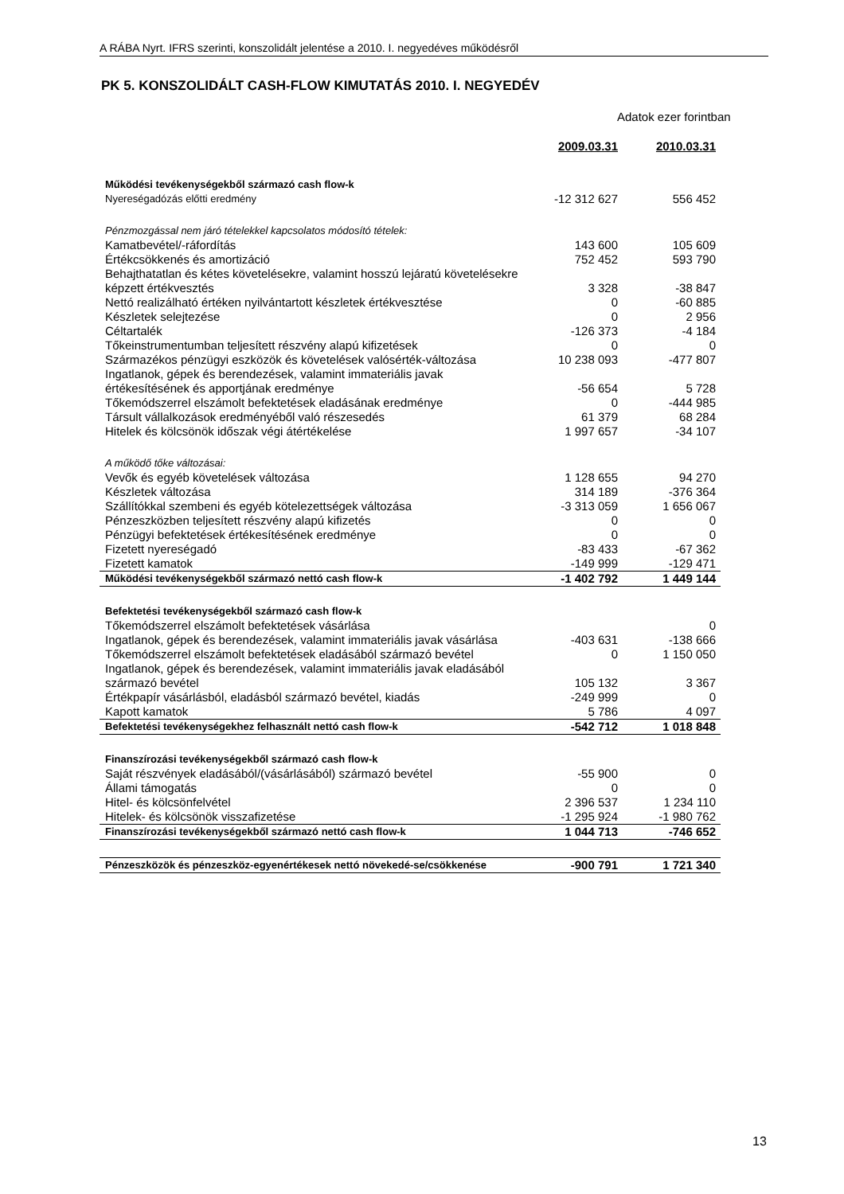A RÁBA Nyrt. IFRS szerinti, konszolidált jelentése a 2010. I. negyedéves működésről
PK 5. KONSZOLIDÁLT CASH-FLOW KIMUTATÁS 2010. I. NEGYEDÉV
Adatok ezer forintban
| | 2009.03.31 | 2010.03.31 |
| Működési tevékenységekből származó cash flow-k | | |
| Nyereségadózás előtti eredmény | -12 312 627 | 556 452 |
| Pénzmozgással nem járó tételekkel kapcsolatos módosító tételek: | | |
| Kamatbevétel/-ráfordítás | 143 600 | 105 609 |
| Értékcsökkenés és amortizáció | 752 452 | 593 790 |
| Behajthatatlan és kétes követelésekre, valamint hosszú lejáratú követelésekre képzett értékvesztés | 3 328 | -38 847 |
| Nettó realizálható értéken nyilvántartott készletek értékvesztése | 0 | -60 885 |
| Készletek selejtezése | 0 | 2 956 |
| Céltartalék | -126 373 | -4 184 |
| Tőkeinstrumentumban teljesített részvény alapú kifizetések | 0 | 0 |
| Származékos pénzügyi eszközök és követelések valósérték-változása | 10 238 093 | -477 807 |
| Ingatlanok, gépek és berendezések, valamint immateriális javak értékesítésének és apportjának eredménye | -56 654 | 5 728 |
| Tőkemódszerrel elszámolt befektetések eladásának eredménye | 0 | -444 985 |
| Társult vállalkozások eredményéből való részesedés | 61 379 | 68 284 |
| Hitelek és kölcsönök időszak végi átértékelése | 1 997 657 | -34 107 |
| A működő tőke változásai: | | |
| Vevők és egyéb követelések változása | 1 128 655 | 94 270 |
| Készletek változása | 314 189 | -376 364 |
| Szállítókkal szembeni és egyéb kötelezettségek változása | -3 313 059 | 1 656 067 |
| Pénzeszközben teljesített részvény alapú kifizetés | 0 | 0 |
| Pénzügyi befektetések értékesítésének eredménye | 0 | 0 |
| Fizetett nyereségadó | -83 433 | -67 362 |
| Fizetett kamatok | -149 999 | -129 471 |
| Működési tevékenységekből származó nettó cash flow-k | -1 402 792 | 1 449 144 |
| Befektetési tevékenységekből származó cash flow-k | | |
| Tőkemódszerrel elszámolt befektetések vásárlása | | 0 |
| Ingatlanok, gépek és berendezések, valamint immateriális javak vásárlása | -403 631 | -138 666 |
| Tőkemódszerrel elszámolt befektetések eladásából származó bevétel | 0 | 1 150 050 |
| Ingatlanok, gépek és berendezések, valamint immateriális javak eladásából származó bevétel | 105 132 | 3 367 |
| Értékpapír vásárlásból, eladásból származó bevétel, kiadás | -249 999 | 0 |
| Kapott kamatok | 5 786 | 4 097 |
| Befektetési tevékenységekhez felhasznált nettó cash flow-k | -542 712 | 1 018 848 |
| Finanszírozási tevékenységekből származó cash flow-k | | |
| Saját részvények eladásából/(vásárlásából) származó bevétel | -55 900 | 0 |
| Állami támogatás | 0 | 0 |
| Hitel- és kölcsönfelvétel | 2 396 537 | 1 234 110 |
| Hitelek- és kölcsönök visszafizetése | -1 295 924 | -1 980 762 |
| Finanszírozási tevékenységekből származó nettó cash flow-k | 1 044 713 | -746 652 |
| Pénzeszközök és pénzeszköz-egyenértékesek nettó növekedé-se/csökkenése | -900 791 | 1 721 340 |
13